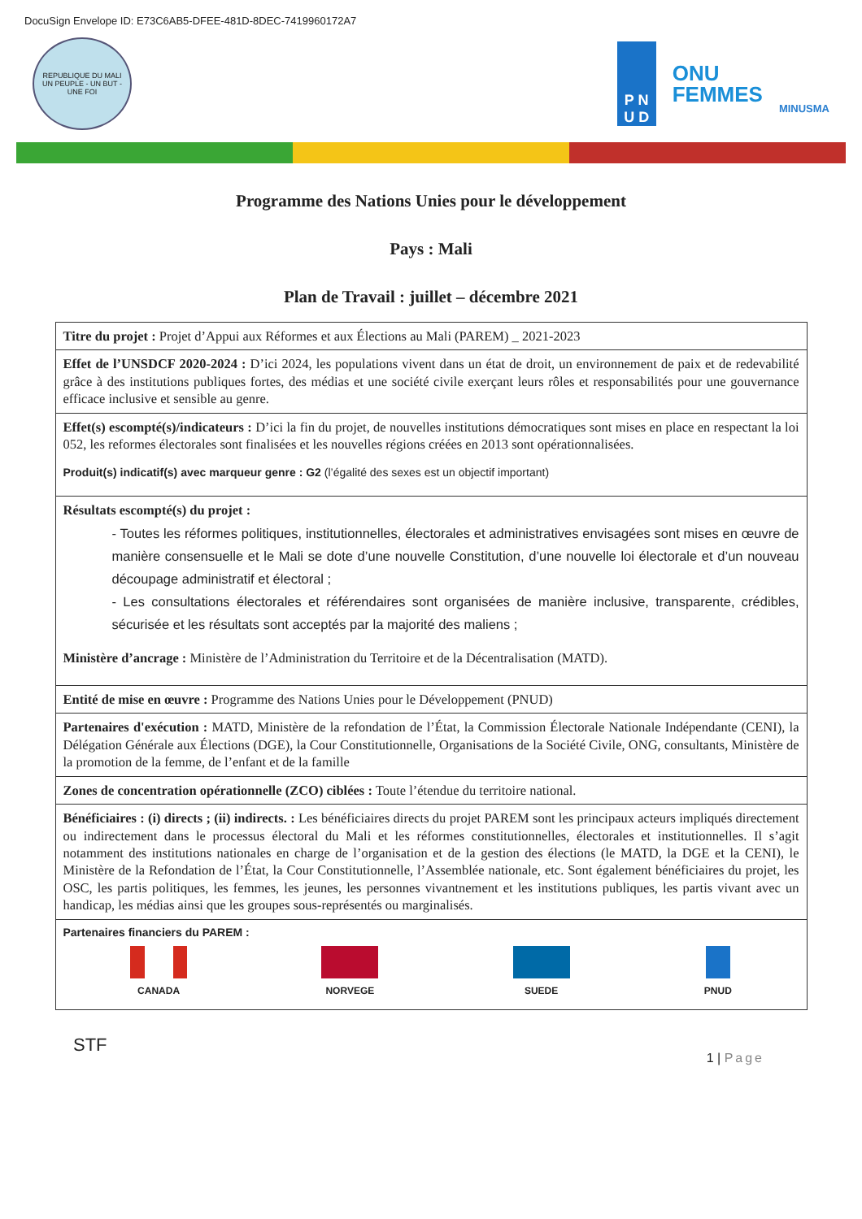DocuSign Envelope ID: E73C6AB5-DFEE-481D-8DEC-7419960172A7
REPUBLIQUE DU MALI
UN PEUPLE - UN BUT - UNE FOI
P N
U D
ONU
FEMMES
MINUSMA
Programme des Nations Unies pour le développement
Pays : Mali
Plan de Travail : juillet – décembre 2021
| Titre du projet : Projet d’Appui aux Réformes et aux Élections au Mali (PAREM) _ 2021-2023 |
| Effet de l’UNSDCF 2020-2024 : D’ici 2024, les populations vivent dans un état de droit, un environnement de paix et de redevabilité grâce à des institutions publiques fortes, des médias et une société civile exerçant leurs rôles et responsabilités pour une gouvernance efficace inclusive et sensible au genre. |
| Effet(s) escompté(s)/indicateurs : D’ici la fin du projet, de nouvelles institutions démocratiques sont mises en place en respectant la loi 052, les reformes électorales sont finalisées et les nouvelles régions créées en 2013 sont opérationnalisées. Produit(s) indicatif(s) avec marqueur genre : G2 (l’égalité des sexes est un objectif important) |
| Résultats escompté(s) du projet : - Toutes les réformes politiques, institutionnelles, électorales et administratives envisagées sont mises en œuvre de manière consensuelle et le Mali se dote d’une nouvelle Constitution, d’une nouvelle loi électorale et d’un nouveau découpage administratif et électoral ; - Les consultations électorales et référendaires sont organisées de manière inclusive, transparente, crédibles, sécurisée et les résultats sont acceptés par la majorité des maliens ; Ministère d’ancrage : Ministère de l’Administration du Territoire et de la Décentralisation (MATD). |
| Entité de mise en œuvre : Programme des Nations Unies pour le Développement (PNUD) |
| Partenaires d'exécution : MATD, Ministère de la refondation de l’État, la Commission Électorale Nationale Indépendante (CENI), la Délégation Générale aux Élections (DGE), la Cour Constitutionnelle, Organisations de la Société Civile, ONG, consultants, Ministère de la promotion de la femme, de l’enfant et de la famille |
| Zones de concentration opérationnelle (ZCO) ciblées : Toute l’étendue du territoire national. |
| Bénéficiaires : (i) directs ; (ii) indirects. : Les bénéficiaires directs du projet PAREM sont les principaux acteurs impliqués directement ou indirectement dans le processus électoral du Mali et les réformes constitutionnelles, électorales et institutionnelles. Il s’agit notamment des institutions nationales en charge de l’organisation et de la gestion des élections (le MATD, la DGE et la CENI), le Ministère de la Refondation de l’État, la Cour Constitutionnelle, l’Assemblée nationale, etc. Sont également bénéficiaires du projet, les OSC, les partis politiques, les femmes, les jeunes, les personnes vivantnement et les institutions publiques, les partis vivant avec un handicap, les médias ainsi que les groupes sous-représentés ou marginalisés. |
| Partenaires financiers du PAREM : CANADA NORVEGE SUEDE PNUD |
STF 1 | Page